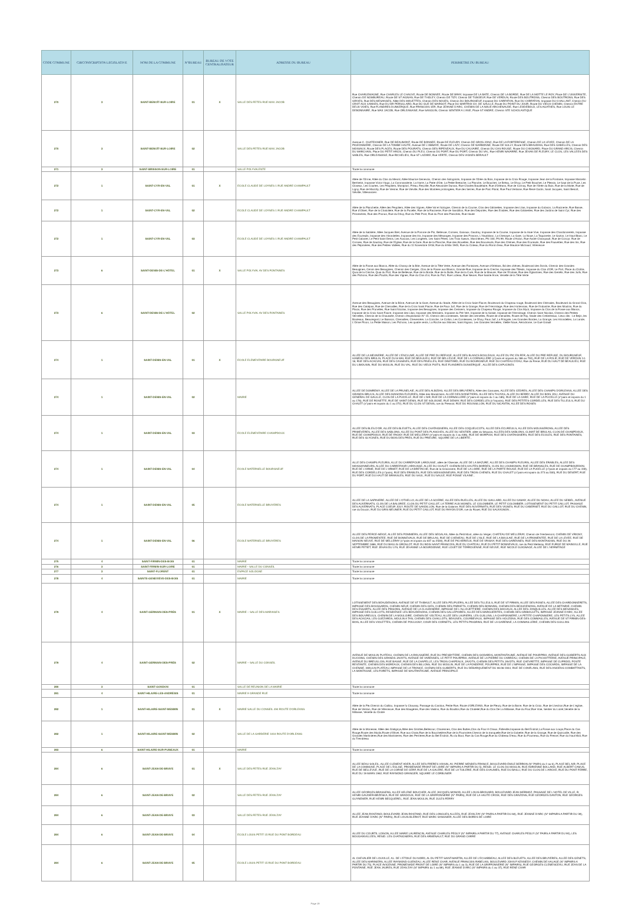| CODE COMMUNE | CIRCONSCRIPTION LEGISLATIVE | NOM DE LA COMMUNE | N°BUREAU | BUREAU DE VOTE CENTRALISATEUR | ADRESSE DU BUREAU | PERIMETRE DU BUREAU |
| --- | --- | --- | --- | --- | --- | --- |
| 270 | 3 | SAINT-BENOÎT-SUR-LOIRE | 01 | X | SALLE DES FETES RUE MAX JACOB | Rue CHARLEMAGNE, Rue CHARLES LE CHAUVE, Route DE BONNEE, Route DE BRAY, Impasse DE LA BATE, Chemin DE LA BORDE, Rue DE LA MOTTE LE ROY, Place DE L'UNIVERSITE, Chemin DE NOMBUREAU, Route DE ST AIGNAN, Rue DE THOLEY, Chemin DE TIZY, Chemin DE TUBOEUF, Rue DE VERDUN, Route DES BOUTRONS, Chemin DES BOUTRONS, Rue DES GRIVES, Rue DES MESANGES, Allée DES MOUETTES, Chemin DES NOUES, Chemin DU BOURGNEUF, Impasse DU CARFATON, Rue DU CARFATON, Impasse DU CHALLANT, Chemin DU CROT AUX CANNES, Rue DU DR PERSILLARD, Rue DU GUE DE MARGOT, Place DU MARTROI CH. DE GAULLE, Route DU POINT DU JOUR, Route DU VIEUX CHEMIN, Chemin ENTRE DEUX VOIES, Rue FLANDRES DUNKERQUE, Rue FRANCOIS 1ER, Rue JEANNE D'ARC, CHEMIN DE LA NOUE ARCHENAUDE, Rue LEODEBOLD, LES AGATHES, Rue LOUIS LE DEBONNAIRE, Rue MAX JACOB, Rue ORLEANAISE, Rue SANGUIN, Chemin SENTIER A L'ANE, Place ST ANDRE, Chemin STE SCHOLASTIQUE |
| 270 | 3 | SAINT-BENOÎT-SUR-LOIRE | 02 | | SALLE DES FETES RUE MAX JACOB | Avenue C. CHATEIGNER, Rue DE BEAUMONT, Route DE BONNEE, Route DE FLEURY, Chemin DE GROS JONC, Rue DE LA FORTERESSE, Chemin DE LA LEVEE, Chemin DE LA PIGEONNIERE, Chemin DE LA TOMBE HAUTE, Avenue DE L'ABBAYE, Route DE LAZY, Chemin DE NARBONNE, Route DE SULLY, Route DES BRAUDINS, Rue DES GABELLES, Chemin DES MOISIAUX, Route DES PLACES, Route DES POURATS, Chemin DES RIPENEAUX, Rue DU CALVAIRE, Chemin DU CAS ROUGE, Route DU CHIGNARD, Place DU GRAND ARCIS, Chemin DU MARCHAIS, Place DU PETIT ARCIS, Chemin DU PLEU, Chemin DU PORT, Rue DU PORT, Chemin DU VAL, Rue HENRI NAVARRE, Rue JEHAN DE FLEURY, LE CLOS, LES VALLEES DES SABLES, Rue ORLEANAISE, Rue RICHELIEU, Rue ST LAZARE, Rue VERTE, Chemin DES VIGNES BERAULT |
| 271 | 3 | SAINT-BRISSON-SUR-LOIRE | 01 | | SALLE POLYVALENTE | Toute la commune |
| 272 | 1 | SAINT-CYR-EN-VAL | 01 | X | ECOLE CLAUDE DE LOYNES 1 RUE ANDRE CHAMPAULT | Allée de l'Orme, Allée du Clos du Mesnil, Allée Maurice Genevoix, Chemin des Sologniots, Impasse de l'Orée du Bois, Impasse de la Croix Rouge, Impasse Jean de la Fontaine, Impasse Marcelin Berthelot, Impasse Victor Hugo, La Commanderie, La Harre, La Patte d'Oie, La Petite Bretache, La Planche, Le Bouchet, Le Bréau, Le Dhuy, Le Petit Bouchet, Le Plessis, Le Saut de la Puce, Les Closeux, Les Courtes, Les Peupliers, Montplorí, Préau, Reyville, Rue Alexandre Dumas, Rue Charles Baudelaire, Rue d'Orléans, Rue de Cornay, Rue de l'Orée du Bois, Rue de la Motte, Rue de Ligny, Rue de Marcilly, Rue de Vienne, Rue de Viéville, Rue des Montées prolongées, Rue des Serres, Rue de Parc Floral, Rue Paul Verlaine, Rue René Godin, Saint Jacques, Saint Benoît, Viéville, Villesancien |
| 272 | 1 | SAINT-CYR-EN-VAL | 02 | | ECOLE CLAUDE DE LOYNES 1 RUE ANDRE CHAMPAULT | Allée de la Planchette, Allée des Peupliers, Allée des Vignes, Allée Val et Sologne, Chemin de la Course, Clos des Gâtinettes, Impasse des Lilas, Impasse du Gobson, La Racinerie, Rue Basse, Rue d'Olivet, Rue de la Chatolière, Rue de la Pucelle, Rue de la Racinerie, Rue de Sandillon, Rue des Déportés, Rue des Erables, Rue des Gâtinettes, Rue des Jardins de Saint Cyr, Rue des Primevères, Rue des Prunus, Rue du Dhuy, Rue du Petit Pont, Rue du Pont des Planches, Rue Haute |
| 272 | 1 | SAINT-CYR-EN-VAL | 03 | | ECOLE CLAUDE DE LOYNES 1 RUE ANDRE CHAMPAULT | Allée de la Sablière, Allée Jacques Brel, Avenue de la Pomme de Pin, Bellevue, Cormes, Gaivaux, Gautray, Impasse de la Course, Impasse de la Haie Vive, Impasse des Chardonnerets, Impasse des Ecureuils, Impasse des Hirondelles, Impasse des Iris, Impasse des Mésanges, Impasse des Pinsons, L'Hautblanc, La Chenaye, La Gare, La Noue, La Taquinerie, Le Gazon, Le Haut Blanc, Le Petit Cabaret, Le Petit Saint Denis, Les Acacias, Les Longères, Les Saint Pères, Les Trois Sœurs, Morchênes, PN 100, PN 99, Route d'Ardon, Rue André Champault, Rue de Concyr, Rue de Cormes, Rue de Gautray, Rue de l'Eglise, Rue de la Gare, Rue de la Planche, Rue des Alouettes, Rue des Bouvreuils, Rue des Chênes, Rue des Ecureuils, Rue des Fauvettes, Rue des Iris, Rue des Pépinières, Rue des Petites Vallées, Rue du 11 Novembre 1918, Rue du 8 Mai 1945, Rue du Coteau, Rue du Rond d'eau, Rue Maurice Michaud, Villeneuve |
| 273 | 6 | SAINT-DENIS-DE-L'HÔTEL | 01 | X | SALLE POLYVAL AV DES FONTAINES | Allée de la Fosse aux Blancs, Allée du Champ de la Brie, Avenue de la Tête Verte, Avenue des Fontaines, Avenue d'Orléans, Bd des chênes, Boulevard des Dords, Chemin des Grandes Beaugines, Cemin des Beaugines, Chemin des Cierges, Clos de la Fosse aux Blancs, Grande Rue, Impasse de la Creche, Impasse des Tilleuls, Impasse du Clos d'OR, Le Port, Place du Cloître, Quai de la Crèche, Quai du Port, Rue de Bellevue, Rue de la Borde, Rue de la Butte, Rue de la Cure, Rue de la Masure, Rue de l'Ecolaie, Rue des Eglantines, Rue des Genêts, Rue des Juifs, Rue des Pichons, Rue des Poutils, Rue des Vignes, Rue du Clos d'or, Rue du Port, Rue Luzeau, Rue Neuve, Rue Sainte Anne, Venelle de la Tête Verte |
| 273 | 6 | SAINT-DENIS-DE-L'HÔTEL | 02 | | SALLE POLYVAL AV DES FONTAINES | Avenue des Beaugines, Avenue de la Bône, Avenue de la Gare, Avenue du Stade, Allée de la Croix Saint Fiacre, Boulevard du Chapeau rouge, Boulevard des Chénaies, Boulevard du Grand Clos, Rue des Catalpas, Rue de Chenailles, Rue de la Croix Saint Fiacre, Rue de Faux Juif, Rue de la Grange, Rue de l'Hermitage, Rue des Hortensias, Rue de l'Industrie, Rue des Moulins, Rue du Placis, Rue des Prunelles, Rue Saint Nicolas, Impasse des Beaugines, Impasse des Cerisiers, Impasse du Chapeau Rouge, Impasse du Clos Myot, Impasse du Clos de la Fosse aux Blancs, Impasse de la Croix Saint Fiacre, Impasse des Lilas, Impasse des Merisiers, Impasse du Pré Vert, Impasse de la Solaie, Impasse de l'Hermitage, Chemin Saint Nicolas, Chemin des Petites Vernelles, Chemin de la Chaussée, Chemin d'exploitation N° 15, Chemin des comtesses, Sentier des vernelles, Route de chenailles, Route de Fay, Stade des Crebezeaux, Lieux dits : Le Bejin, les Bouleaux, Beauregard, Le Buisson, Chenailles, Chevenière, La Coinche, Le Collon, Les Comtesses, Le Dhuy, Faux Juif, La Fringale, Les Grandes Bordes, La Grange, Les Hirondelles, La Lande, L'Orme Pinon, La Petite Maison, Les Pichons, Les quatre vents, La Roche aux Moines, Saint Aignan, Les Grandes Vernelles, Vieille Noue, Aérodrome, Le Gué Girault |
| 274 | 1 | SAINT-DENIS-EN-VAL | 01 | X | ECOLE ELEMENTAIRE BOURGNEUF | ALLÉE DE LA MEUNERIE, ALLÉE DE L'ENCLUME, ALLEE DE PRE DU REFUGE, ALLEE DES BLANCS BOULEAUX, ALLEE DU PIC EN FER, ALLEE DU PRE REFUGE, DU BOURGNEUF, HAMEAU DES BRULIS, PLACE DU 8 MAI, RUE DE BEAULIEU, RUE DE BELLEVUE, RUE DE LA CORNAILLERE (n°pairs et impairs du 186 au 700), RUE DE LA FOLIE, RUE DE VERDUN 14-18, RUE DES ACACIAS, RUE DES CASSINES, RUE DES PINELLES, RUE DINETARD, RUE DU BOURGNEUF, RUE DU CHATEAU D'EAU, Rue du Frene, RUE DU HAUT DE BEAULIEU, RUE DU LIMOUSIN, RUE DU MOULIN, RUE DU VAL, RUE DU VIEUX PUITS, RUE FLANDRES DUNKERQUE , ALLEE DES CAPUCINES |
| 274 | 1 | SAINT-DENIS-EN-VAL | 02 | | MAIRIE | ALLEE DE DOMREMY, ALLEE DE LA PRUNELAIE, ALLEE DES ALBIZIAS, ALLEE DES BRUYERES, Allée des Camuses, ALLEE DES CEDRES, ALLEE DES CHAMPS D'ORLEANS, ALLEE DES GRANDS BRULIS, ALLEE DES MAISONS FLEURIES, Allée des Maraîchers, ALLEE DES NOISETIERS, ALLEE DES THUYAS, ALLEE DU BERRY, ALLEE DU BOIS JOLI, AVENUE DU GENERAL DE GAULLE, CLOS DE LA PUCELLE, RUE DE L'AIR, RUE DE LA CORNAILLERE (n°pairs et impairs du 1 au 185), RUE DE LA GARE, RUE DE LA PUCELLE (n°pairs et impairs du 1 au 176), RUE DE ROSETTE, RUE DE SAINT DENIS, RUE DE SOLOGNE, RUE DEMAY, RUE DES CORDELLES (n°impairs), RUE DES PETITES CORDELLES, RUE DES TILLEULS, RUE DU CHALET (n°pairs et impairs du 1 au 272), RUE DU CLOS ST DENIS, rue du Pressoir, RUE DU ROUSSILLON, RUE DU SICANTIN, ALLEE DES ROSES |
| 274 | 1 | SAINT-DENIS-EN-VAL | 03 | | ECOLE ELEMENTAIRE CHAMPDOUX | ALLEE DES BLES D'OR, ALLEE DES BLEUETS, ALLEE DES CHATAIGNIERS, ALLEE DES COQUELICOTS, ALLEE DES ECUREUILS, ALLEE DES MOUSSERONS, ALLEE DES PRIMEVERES, ALLEE DES SABLONS, ALLEE DU PONT DES PLANCHES, ALLEE DU SENTIER, allée du Séquoia, ALLEES DES SABLONS, CLIMAT DE BRULAS, CLOS DE CHAMPDOUX, RUE DE CHAMPDOUX, RUE DE FAGNY, RUE DE MELLERAY (n°pairs et impairs du 1 au 636), RUE DE MORPOIX, RUE DES CHATAIGNIERS, RUE DES ECOLES, RUE DES FONTAINES, RUE DES GLYCINES, RUE DU BOIS DES PRES, RUE DU PRIEURE, SQUARE DE LA LIBERTE , |
| 274 | 1 | SAINT-DENIS-EN-VAL | 04 | | ECOLE MATERNELLE BOURGNEUF | ALLE DES CHAMPS FLEURIS, ALLE DU CARREFOUR LAROUSSE, allée de l'Oseraie, ALLEE DE LA MAZURE, ALLEE DES CHAMPS FLEURIS, ALLEE DES ERABLES, ALLEE DES MOISSONNEURS, ALLEE DU CARREFOUR LAROUSSE, ALLEE DU CHALET, CHEMIN DES HAUTES BORDES, CLOS DU LOUMIGNON, RUE DE BRANSLES, RUE DE CHAMPBOURDON, RUE DE L'ORME, RUE DE L'ORMET, RUE DE LA BRETACHE, Rue de la Grisonnere, RUE DE LA LOIRE, RUE DE LA PORTE ROUGE, RUE DE LA PUCELLE (n°pairs et impairs du 177 au 430), RUE DES CORDELLES (n°pairs), RUE DES ERABLES, RUE DES MOISSONNEURS, RUE DES TROIS CHENES, RUE DU CHALET (n°pairs et impairs du 273 au 500), RUE DU DESERT, RUE DU FORT, RUE DU HAUT DE BRANSLES, RUE DU SAUL, RUE DU SAULE, RUE FOSSE VILAINE , |
| 274 | 1 | SAINT-DENIS-EN-VAL | 05 | | ECOLE MATERNELLE BRUYERES | ALLEE DE LA SAPINIERE, ALLEE DE L'OTHELLO, ALLEE DE LA SCIERIE, ALLEE DES RUELLES, ALLEE DU GAILLARD, ALLEE DU GAMAY, ALLEE DU NOAH, ALLEE DU SEIBEL, AVENUE DES AUVERNATS, CLOS DE LA BALOREE, CLOS DU PETIT CAILLOT, LA TERRE AUX MOINES, LE COLOMBIER, LE PETIT COLOMBIER, LOTISSEMENT DU PETIT CAILLOT, PASSAGE DES AUVERNATS, PLACE COEUR JOLY, ROUTE DE SANDILLON, Rue de la Galarne, RUE DES AUVERNATS, RUE DES VIGNES, RUE DU CABERNET, RUE DU CAILLOT, RUE DU CHENIN, rue du Doucin, RUE DU GRIS MEUNIER, RUE DU PETIT CAILLOT, RUE DU RAYON D'OR, rue du Rouet, RUE DU SAUVIGNON , |
| 274 | 1 | SAINT-DENIS-EN-VAL | 06 | | ECOLE MATERNELLE BRUYERES | ALLEE DES PERCE-NEIGE, ALLEE DES POMMIERS, ALLEE DES SEGALAS, Allée du Petit Mont, allée du Verger, CHATEAU DE MELLERAY, Chemin de l'Herbemont, CHEMIN DE VRIGNY, CLOS DE LA FROMENTEE, RUE DE BONNEVAUX, RUE DE BRULAS, RUE DE CHEMEAU, RUE DE L'ISLE, RUE DE LA BOULAIE, RUE DE LA FROMENTEE, RUE DE LA LEVEE, RUE DE MAISON NEUVE, RUE DE MELLERAY (n°pairs et impairs du 637 au 2500), RUE DE PICHERIEUX, RUE DE VRIGNY, RUE DES GARENNES, RUE DES MONTAIGNIS, RUE DU 26 SEPTEMBRE 1866, RUE DU BAILLIS GROSLOT, RUE DU BOIS SAINT FRANCOIS, RUE DU CHATEAU, RUE DU PETIT BONNEVAUX, rue du Petit Melleray, RUE FURGE DE MAINVILLE, RUE HENRI PETIET, RUE JEHAN DU LYS, RUE JEHANNE LA BOURDONNE, RUE LOUET DE TERROUENNE, RUE NEUVE, RUE NICOLE GUIGNAGE, ALLEE DE L'HERMITAGE |
| 275 | 4 | SAINT-FIRMIN-DES-BOIS | 01 | | MAIRIE | Toute la commune |
| 276 | 3 | SAINT-FIRMIN-SUR-LOIRE | 01 | | MAIRIE - SALLE DU CONSEIL | Toute la commune |
| 277 | 3 | SAINT-FLORENT | 01 | | ESPACE SOLOGNE | Toute la commune |
| 278 | 4 | SAINTE-GENEVIÈVE-DES-BOIS | 01 | | MAIRIE | Toute la commune |
| 279 | 4 | SAINT-GERMAIN-DES-PRÉS | 01 | X | MAIRIE – SALLE DES MARIAGES | LOTISSEMENT DES BEAUDENONS, AVENUE DE ST THIBAULT, ALLEE DES PEUPLIERS, ALLEE DES TILLEULS, RUE DE ST FIRMIN, ALLEE DES ROSES, ALLEE DES CHARDONNERETS, IMPASSE DES BOUSSARDS, CHEMIN NEUF, CHEMIN DES GIES, CHEMIN DES PARNETS, CHEMIN DES BONNINS, CHEMIN DES BEAUDENONS, AVENUE DE LA METAIRIE, CHEMIN DES ESSARTS, ALLEE DES PINSONS, AVENUE DE LA CLAUDINERIE, IMPASSE DE L'ALLOUETTIERE, CHEMIN DES MICHAUX, ALLEE DES JONQUILLES, ALLEE DES MESANGES, IMPASSE DES GUILLOTS, RESIDENCE LES BEAUDENONS, CHEMIN DES GALLEPOIRES, ALLEE DES MARGUERITES, CHEMIN DES GRIBOULETS, IMPASSE JEANNE D'ARC, ALLEE DES BOUVREUILS, CHEMIN DE LA MOULOIRE, CHEMIN DE VOLTEAU, ALLEE DES LAURIERS, LES GUILLINS, LA CHAPONNIERE, LA PETITE CHAPONNIERE, LES PETITS LYS, ALLEE DES ACACIAS, LES GUEZARDS, MOULIN A TAN, CHEMIN DES CHAILLOTS, BEAUNES, COURBEVAUX, IMPASSE DES HOUZONS, RUE DES COMMAILLES, AVENUE DE ST FIRMIN-DES-BOIS, ALLEE DES VIOLETTES, CHEMIN DE POULIGNY, COUR DES CORNETS, LES PETITS PINGRINS, RUE DE LA GARENNE, LA COMMAILLERIE, CHEMIN DES GUILLINS |
| 279 | 4 | SAINT-GERMAIN-DES-PRÉS | 02 | | MAIRIE – SALLE DU CONSEIL | AVENUE DE MOULIN PLATEAU, CHEMIN DE LA ROUSSIERE, RUE DU PRESBYTERE, CHEMIN DES GODARDS, MONTANTAUME, AVENUE DE POURPRIX, AVENUE DES GUIBERTS AUX DUCOINS, CHEMIN DES GRANDS JAVOTS, AVENUE DE VARENNES, LE PETIT POURPRIX, AVENUE DE LA PIERRE DU CARREAU, CHEMIN DE LA PICHOTTERIE, AVENUE PRINCIPALE, AVENUE DU BREUILLOIS, RUE BASSE, RUE DE LA CHAPELLE, LES TROIS CHAPEAUX, JAVOTS, CHEMIN DES PETITS JAVOTS, RUE CHEVRETTE, IMPASSE DE CUFROID, POSTE RESTANTE, CHEMIN DES MOREAUX, CHEMIN DES BILLONS, RUE DU MOULIN, RUE DE LA FONDERIE, POURPRIX, RUE DE L'IMPASSE, IMPASSE DES COCARDS, IMPASSE DE LA CHENAIE, MOULIN PLATEAU, IMPASSE DE LA TRONCE, CHEMIN DES GUIBERTS, RUE DU DEBARQUEMENT DU 06-06-1944, RUE DE CONFLANS, RUE DES ANCIENS COMBATTANTS, LA MONTAGNE, LES FORETS, IMPASSE DE MAUTANTAUME, AVENUE PRINCIPALE |
| 280 | 3 | SAINT-GONDON | 01 | | SALLE DE REUNION DE LA MAIRIE | Toute la commune |
| 281 | 4 | SAINT-HILAIRE-LES-ANDRÉSIS | 01 | | MAIRIE 9 GRANDE RUE | Toute la commune |
| 282 | 1 | SAINT-HILAIRE-SAINT-MESMIN | 01 | X | MAIRIE SALLE DU CONSEIL 494 ROUTE D'ORLEANS | Allée de la Pie,Chemin du Caillou, Impasse fu Chaussy, Passage du Carolus, Petite Rue, Route d'ORLEANS, Rue de Fleury, Rue de la Barre, Rue de la Croix, Rue de Lhechon,Rue de L'eglise, Rue de Verdun, Rue de Villeneuve, Rue des Maugères, Rue des Vaslins, Rue du Bouillon,Rue du Chatelet,Rue du Clos De La Millasse, Rue du Four,Rue Voie, Sentier du Loiret,Venelle de la Millasse, Venelle du Cloitre |
| 282 | 1 | SAINT-HILAIRE-SAINT-MESMIN | 02 | | SALLE DE LA GARDERIE 1010 ROUTE D'ORLEANS | Allée de la Monesse, Allée des Glatignys,Allée des Griottes,Bellecour, Charennes, Clos des Buttes,Clos du Four A Chaux, Folleville,Impasse du Bel Endroit,La Fosse aux Loups,Place du Cas Rouge,Route des Muids,Route d'Olivet, Rue aux Chats,Rue de la Bouchetière,Rue de la Fourmière,Chemin de la tranquelle,Rue de la Gobette, Rue de la Grange, Rue de Quincaille, Rue des Grandes Martinières,Rue des Martinieres, Rue des Perrières,Rue du Bel Endroit, Ru du Bout, Rue du Cas Rouge,Rue du Château D'eau, Rue du Fourneau, Rue du Fresne, Rue du Haut Midi, Rue du Trembleau |
| 283 | 6 | SAINT-HILAIRE-SUR-PUISEAUX | 01 | | MAIRIE | Toute la commune |
| 284 | 6 | SAINT-JEAN-DE-BRAYE | 01 | X | SALLE DES FETES RUE JEAN ZAY | ALLEE BEAU SOLEIL, ALLEE CLEMENT ADER, ALLEE DES FRERES VOISIN, AV. PIERRE MENDES FRANCE, BOULEVARD EMILE BERRON (N° PAIRS du 2 au 6), PLACE BEL AIR, PLACE DE LA COMMUNE, PLACE DE L'EGLISE, PROMENADE FRONT DE LOIRE (N° IMPAIRS A PARTIR DU 5), RESID. LE CLOS DU MOULIN, RUE ADRIENNE BOLLAND, RUE ALBERT CAMUS, RUE DE BELLEVUE, RUE DE LA CORNE DE CERF, RUE DE LA GALERE, RUE DE LA TUILERIE, RUE DES CHAUMES, RUE DU BAILLI, RUE DU CLOS DE L'ARCHE, RUE DU PONT FERRE, RUE DU 19 MARS 1962, RUE RAYMOND GRANGER, SQUARE LE CORBUSIER |
| 284 | 6 | SAINT-JEAN-DE-BRAYE | 02 | | SALLE DES FETES RUE JEAN ZAY | ALLEE GEORGES BRASSENS, ALLEE HELENE BOUCHER, ALLEE JACQUES MONOD, ALLEE LOUIS BROUARD, BOULEVARD JEAN MERMOZ, PASSAGE DE L'HOTEL DE VILLE, R. HENRI GAUDIER-BRZESKA, RUE DE GRADOUX, RUE DE LA GRIFFONNERIE (N° PAIRS), RUE DE LA HAUTE CROIX, RUE DES GRAZONS, RUE GEORGES DANTON, RUE GEORGES GUYNEMER, RUE HENRI BECQUEREL, RUE JEAN MOULIN, RUE JULES FERRY |
| 284 | 6 | SAINT-JEAN-DE-BRAYE | 03 | | SALLE DES FETES RUE JEAN ZAY | ALLEE JEAN ROSTAND, BOULEVARD JEAN ROSTAND, RUE DES LONGUES ALLEES, RUE JEAN ZAY (N° PAIRS A PARTIR DU 60), RUE JEANNE D'ARC (N° IMPAIRS A PARTIR DU 39), RUE JEANNE D'ARC (N° PAIRS), RUE LOUIS BLERIOT, RUE MARC SANGNIER, ALLEE DES BORDS DE LOIRE |
| 284 | 6 | SAINT-JEAN-DE-BRAYE | 04 | | ECOLE LOUIS PETIT 15 RUE DU PONT BORDEAU | ALLEE DU COURTIL LOISON, ALLEE MARIE LAURENCIN, AVENUE CHARLES PEGUY (N° IMPAIRS A PARTIR DU 77), AVENUE CHARLES PEGUY (N° PAIRS A PARTIR DU 90), LES BOUGAINVILLEES, RESID. LES CHATAIGNIERS, RUE DES ARMENAULT, RUE DU GRAND CARRE |
| 284 | 6 | SAINT-JEAN-DE-BRAYE | 05 | | ECOLE LOUIS PETIT 15 RUE DU PONT BORDEAU | AL CHEVALIER DE LOUVILLE, AL. DE L'ETOILE DU NORD, AL DU PETIT SAINT-MARTIN, ALLEE DE L'ECHARBEAU, ALLEE DES BLEUETS, ALLEE DES BRUYERES, ALLEE DES GENETS, ALLEE DES MARINIERS, ALLEE RAYMOND GUENEAU, ALLEE RENE CHAR, AVENUE FRANCOIS RABELAIS, BOULEVARD JOHN F KENNEDY, CHEMIN DE HALAGE (N° IMPAIRS A PARTIR DU 75), PLACE AVICENNE, PROMENADE FRONT DE LOIRE (N° IMPAIRS du 1 au 3), RUE DE LA GRIFFONNERIE (N° IMPAIRS), RUE GEORGES CLEMENCEAU, RUE JEAN DE LA FONTAINE, RUE JEAN JAURES, RUE JEAN ZAY (N° IMPAIRS du 1 au 89), RUE JEANNE D'ARC (N° IMPAIRS du 1 au 37), RUE RENE CHAR |
Page 19